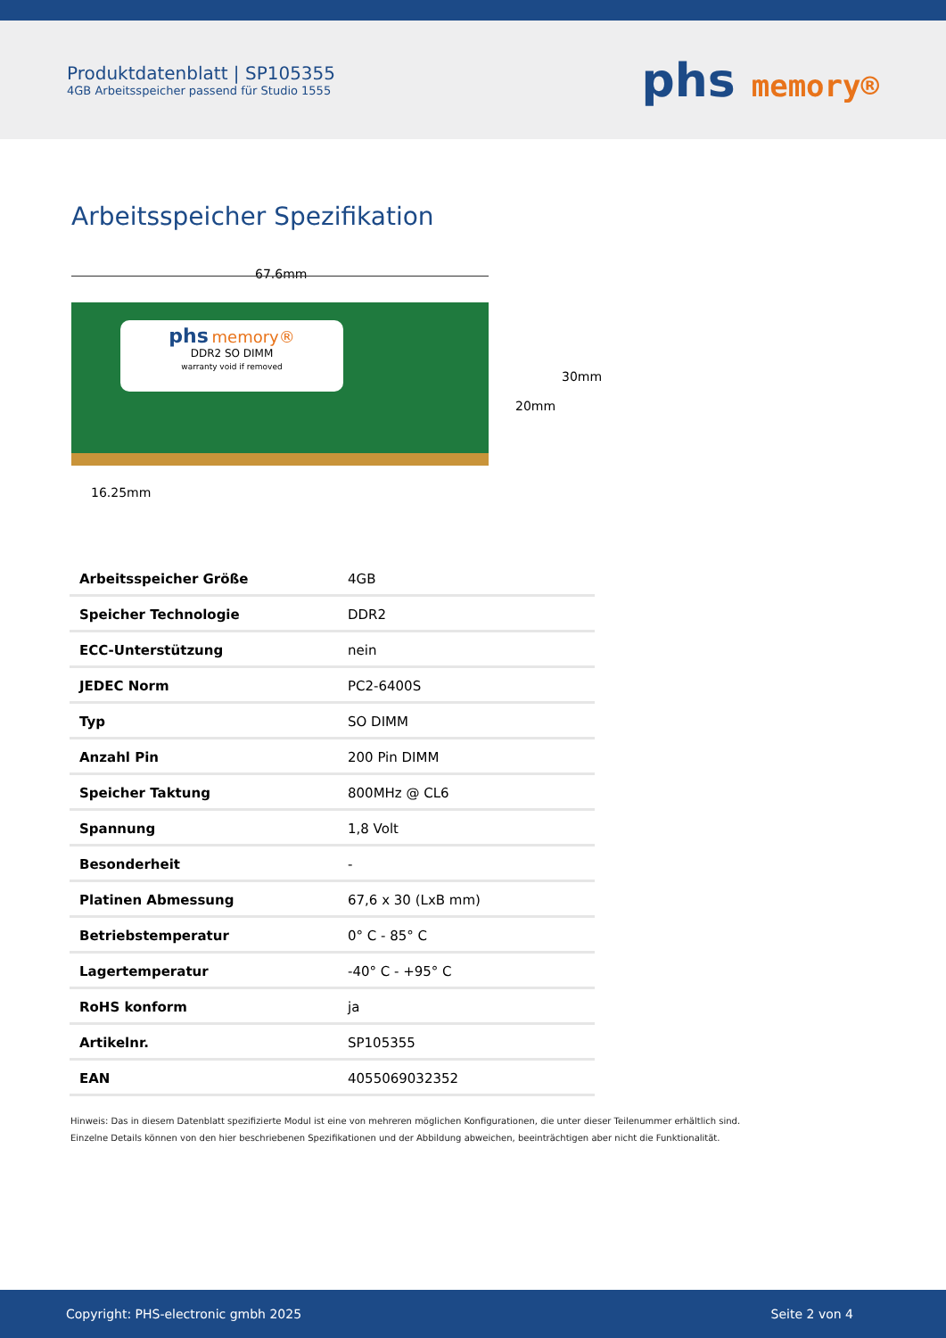Produktdatenblatt | SP105355
4GB Arbeitsspeicher passend für Studio 1555
phs memory®
Arbeitsspeicher Spezifikation
67.6mm
phs memory®
DDR2 SO DIMM
warranty void if removed
30mm
20mm
16.25mm
| Arbeitsspeicher Größe | 4GB |
| Speicher Technologie | DDR2 |
| ECC-Unterstützung | nein |
| JEDEC Norm | PC2-6400S |
| Typ | SO DIMM |
| Anzahl Pin | 200 Pin DIMM |
| Speicher Taktung | 800MHz @ CL6 |
| Spannung | 1,8 Volt |
| Besonderheit | - |
| Platinen Abmessung | 67,6 x 30 (LxB mm) |
| Betriebstemperatur | 0° C - 85° C |
| Lagertemperatur | -40° C - +95° C |
| RoHS konform | ja |
| Artikelnr. | SP105355 |
| EAN | 4055069032352 |
Hinweis: Das in diesem Datenblatt spezifizierte Modul ist eine von mehreren möglichen Konfigurationen, die unter dieser Teilenummer erhältlich sind.
Einzelne Details können von den hier beschriebenen Spezifikationen und der Abbildung abweichen, beeinträchtigen aber nicht die Funktionalität.
Copyright: PHS-electronic gmbh 2025 Seite 2 von 4